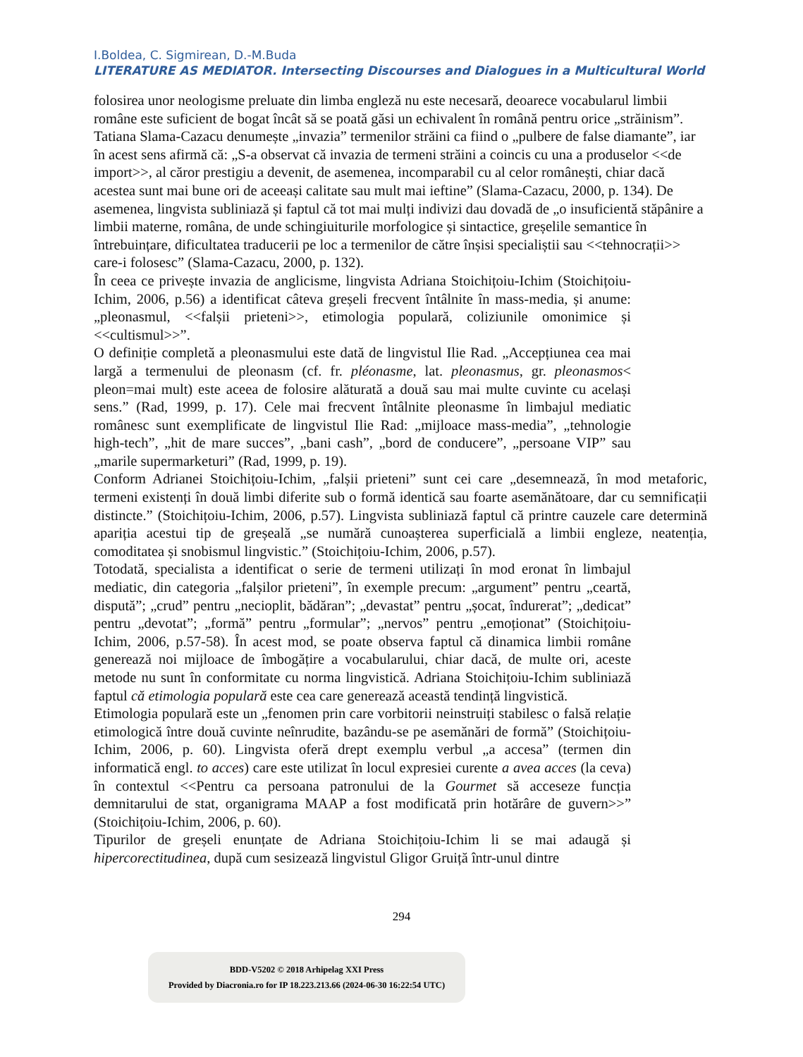I.Boldea, C. Sigmirean, D.-M.Buda
LITERATURE AS MEDIATOR. Intersecting Discourses and Dialogues in a Multicultural World
folosirea unor neologisme preluate din limba engleză nu este necesară, deoarece vocabularul limbii române este suficient de bogat încât să se poată găsi un echivalent în română pentru orice „străinism”. Tatiana Slama-Cazacu denumește „invazia” termenilor străini ca fiind o „pulbere de false diamante”, iar în acest sens afirmă că: „S-a observat că invazia de termeni străini a coincis cu una a produselor <<de import>>, al căror prestigiu a devenit, de asemenea, incomparabil cu al celor românești, chiar dacă acestea sunt mai bune ori de aceeași calitate sau mult mai ieftine” (Slama-Cazacu, 2000, p. 134). De asemenea, lingvista subliniază și faptul că tot mai mulți indivizi dau dovadă de „o insuficientă stăpânire a limbii materne, româna, de unde schingiuiturile morfologice și sintactice, greșelile semantice în întrebuințare, dificultatea traducerii pe loc a termenilor de către înșisi specialiștii sau <<tehnocrații>> care-i folosesc” (Slama-Cazacu, 2000, p. 132).
În ceea ce privește invazia de anglicisme, lingvista Adriana Stoichițoiu-Ichim (Stoichițoiu-Ichim, 2006, p.56) a identificat câteva greșeli frecvent întâlnite în mass-media, și anume: „pleonasmul, <<falșii prieteni>>, etimologia populară, coliziunile omonimice și <<cultismul>>”.
O definiție completă a pleonasmului este dată de lingvistul Ilie Rad. „Accepțiunea cea mai largă a termenului de pleonasm (cf. fr. pléonasme, lat. pleonasmus, gr. pleonasmos< pleon=mai mult) este aceea de folosire alăturată a două sau mai multe cuvinte cu același sens.” (Rad, 1999, p. 17). Cele mai frecvent întâlnite pleonasme în limbajul mediatic românesc sunt exemplificate de lingvistul Ilie Rad: „mijloace mass-media”, „tehnologie high-tech”, „hit de mare succes”, „bani cash”, „bord de conducere”, „persoane VIP” sau „marile supermarketuri” (Rad, 1999, p. 19).
Conform Adrianei Stoichițoiu-Ichim, „falșii prieteni” sunt cei care „desemnează, în mod metaforic, termeni existenți în două limbi diferite sub o formă identică sau foarte asemănătoare, dar cu semnificații distincte.” (Stoichițoiu-Ichim, 2006, p.57). Lingvista subliniază faptul că printre cauzele care determină apariția acestui tip de greșeală „se numără cunoașterea superficială a limbii engleze, neatenția, comoditatea și snobismul lingvistic.” (Stoichițoiu-Ichim, 2006, p.57).
Totodată, specialista a identificat o serie de termeni utilizați în mod eronat în limbajul mediatic, din categoria „falșilor prieteni”, în exemple precum: „argument” pentru „ceartă, dispută”; „crud” pentru „necioplit, bădăran”; „devastat” pentru „șocat, îndurerat”; „dedicat” pentru „devotat”; „formă” pentru „formular”; „nervos” pentru „emoționat” (Stoichițoiu-Ichim, 2006, p.57-58). În acest mod, se poate observa faptul că dinamica limbii române generează noi mijloace de îmbogățire a vocabularului, chiar dacă, de multe ori, aceste metode nu sunt în conformitate cu norma lingvistică. Adriana Stoichițoiu-Ichim subliniază faptul că etimologia populară este cea care generează această tendință lingvistică.
Etimologia populară este un „fenomen prin care vorbitorii neinstruiți stabilesc o falsă relație etimologică între două cuvinte neînrudite, bazându-se pe asemănări de formă” (Stoichițoiu-Ichim, 2006, p. 60). Lingvista oferă drept exemplu verbul „a accesa” (termen din informatică engl. to acces) care este utilizat în locul expresiei curente a avea acces (la ceva) în contextul <<Pentru ca persoana patronului de la Gourmet să acceseze funcția demnitarului de stat, organigrama MAAP a fost modificată prin hotărâre de guvern>>” (Stoichițoiu-Ichim, 2006, p. 60).
Tipurilor de greșeli enunțate de Adriana Stoichițoiu-Ichim li se mai adaugă și hipercorectitudinea, după cum sesizează lingvistul Gligor Gruiță într-unul dintre
294
BDD-V5202 © 2018 Arhipelag XXI Press
Provided by Diacronia.ro for IP 18.223.213.66 (2024-06-30 16:22:54 UTC)